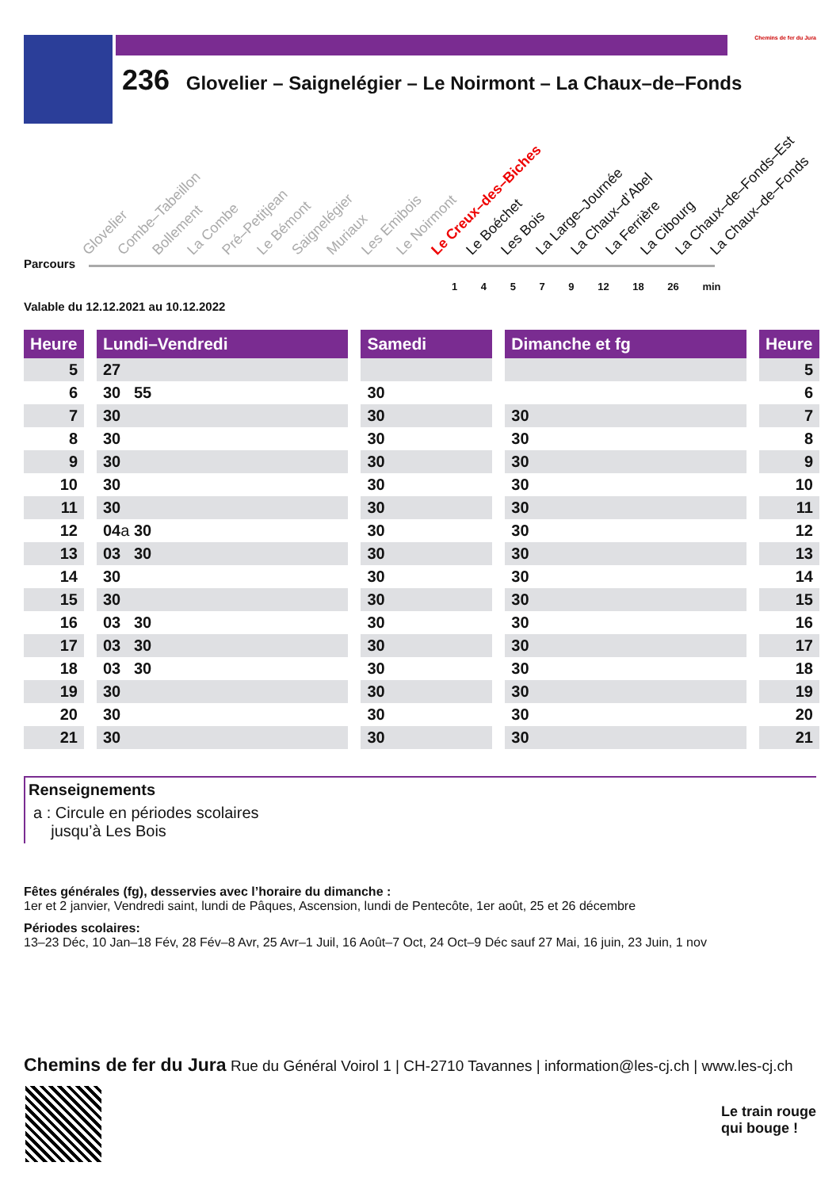236 Glovelier – Saignelégier – Le Noirmont – La Chaux–de–Fonds
Chemins de fer du Jura
Glovelier Combe–Tabeillon Bollement La Combe Pré–Petitjean Le Bémont Saignelégier Muriaux Les Emibois Le Noirmont Le Creux–des–Biches Le Boéchet Les Bois La Large–Journée La Chaux–d’Abel La Ferrière La Cibourg La Chaux–de–Fonds–Est La Chaux–de–Fonds
Parcours
1 4 5 7 9 12 18 26 min
Valable du 12.12.2021 au 10.12.2022
| Heure | | Lundi–Vendredi | | Samedi | | Dimanche et fg | | Heure |
| --- | --- | --- | --- | --- | --- | --- | --- | --- |
| 5 | | 27 | | | | | | 5 |
| 6 | | 30 55 | | 30 | | | | 6 |
| 7 | | 30 | | 30 | | 30 | | 7 |
| 8 | | 30 | | 30 | | 30 | | 8 |
| 9 | | 30 | | 30 | | 30 | | 9 |
| 10 | | 30 | | 30 | | 30 | | 10 |
| 11 | | 30 | | 30 | | 30 | | 11 |
| 12 | | 04 a 30 | | 30 | | 30 | | 12 |
| 13 | | 03 30 | | 30 | | 30 | | 13 |
| 14 | | 30 | | 30 | | 30 | | 14 |
| 15 | | 30 | | 30 | | 30 | | 15 |
| 16 | | 03 30 | | 30 | | 30 | | 16 |
| 17 | | 03 30 | | 30 | | 30 | | 17 |
| 18 | | 03 30 | | 30 | | 30 | | 18 |
| 19 | | 30 | | 30 | | 30 | | 19 |
| 20 | | 30 | | 30 | | 30 | | 20 |
| 21 | | 30 | | 30 | | 30 | | 21 |
Renseignements
a : Circule en périodes scolaires
jusqu’à Les Bois
Fêtes générales (fg), desservies avec l’horaire du dimanche :
1er et 2 janvier, Vendredi saint, lundi de Pâques, Ascension, lundi de Pentecôte, 1er août, 25 et 26 décembre
Périodes scolaires:
13–23 Déc, 10 Jan–18 Fév, 28 Fév–8 Avr, 25 Avr–1 Juil, 16 Août–7 Oct, 24 Oct–9 Déc sauf 27 Mai, 16 juin, 23 Juin, 1 nov
Chemins de fer du Jura Rue du Général Voirol 1 | CH-2710 Tavannes | information@les-cj.ch | www.les-cj.ch
Le train rouge
qui bouge !